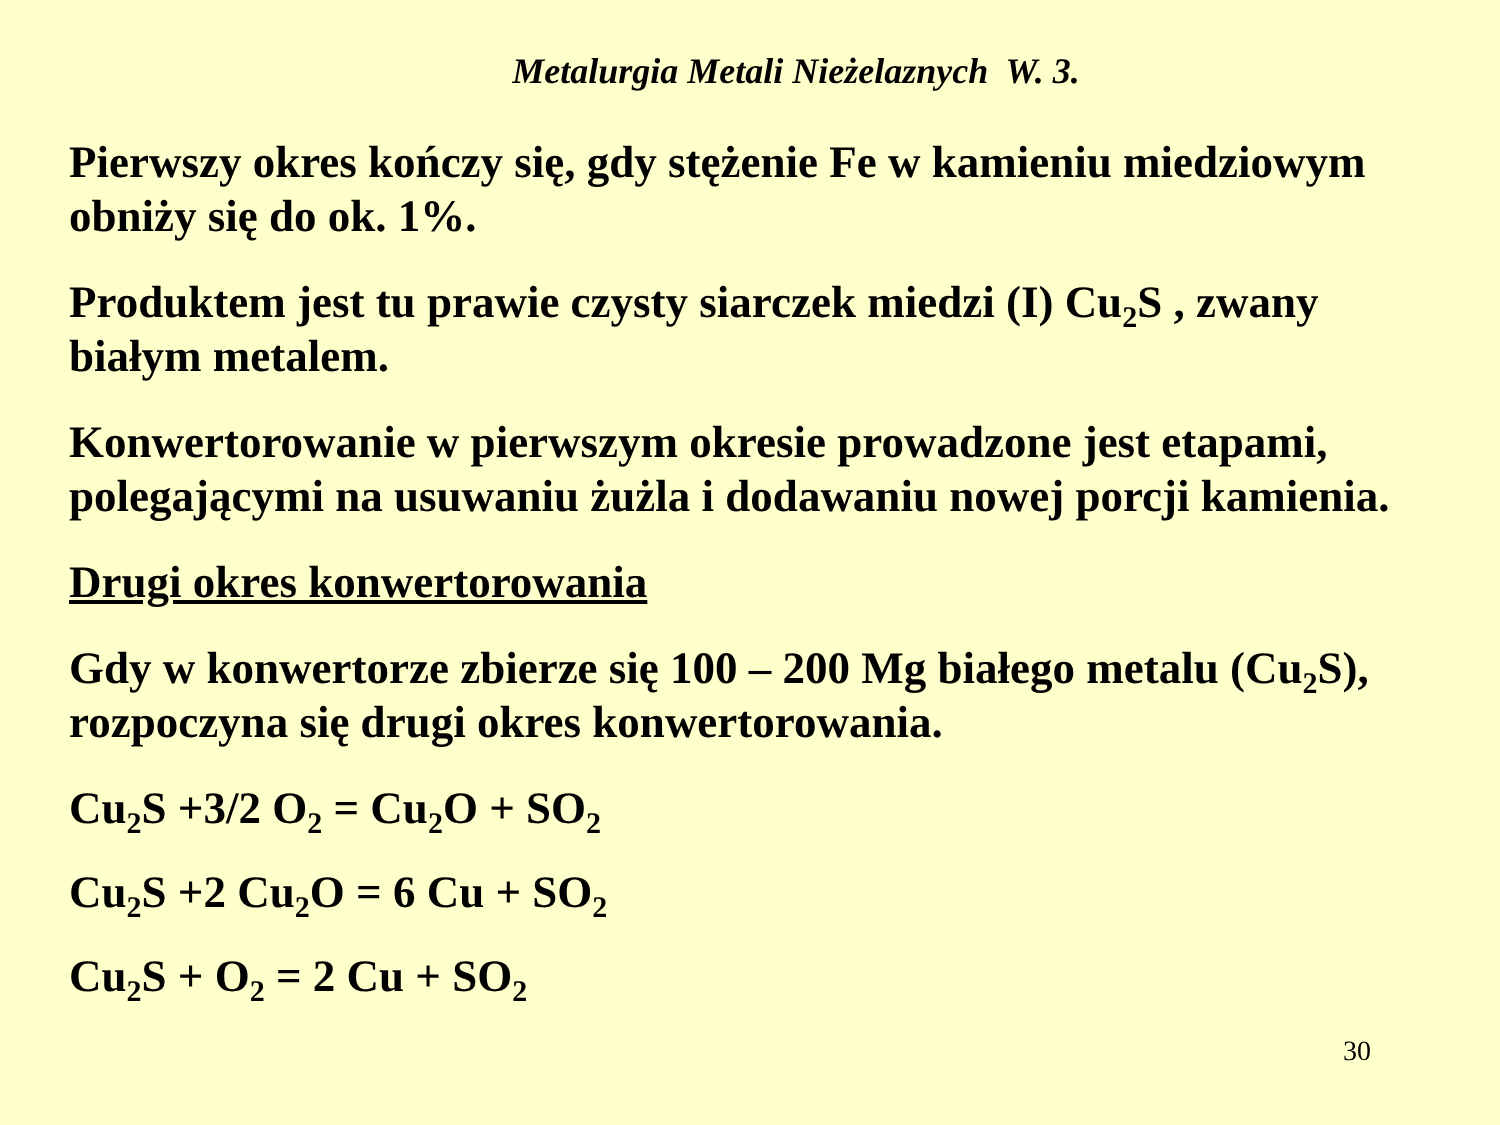Metalurgia Metali Nieżelaznych W. 3.
Pierwszy okres kończy się, gdy stężenie Fe w kamieniu miedziowym obniży się do ok. 1%.
Produktem jest tu prawie czysty siarczek miedzi (I) Cu<sub>2</sub>S , zwany białym metalem.
Konwertorowanie w pierwszym okresie prowadzone jest etapami, polegającymi na usuwaniu żużla i dodawaniu nowej porcji kamienia.
Drugi okres konwertorowania
Gdy w konwertorze zbierze się 100 – 200 Mg białego metalu (Cu<sub>2</sub>S), rozpoczyna się drugi okres konwertorowania.
Cu<sub>2</sub>S +3/2 O<sub>2</sub> = Cu<sub>2</sub>O + SO<sub>2</sub>
Cu<sub>2</sub>S +2 Cu<sub>2</sub>O = 6 Cu + SO<sub>2</sub>
Cu<sub>2</sub>S + O<sub>2</sub> = 2 Cu + SO<sub>2</sub>
30